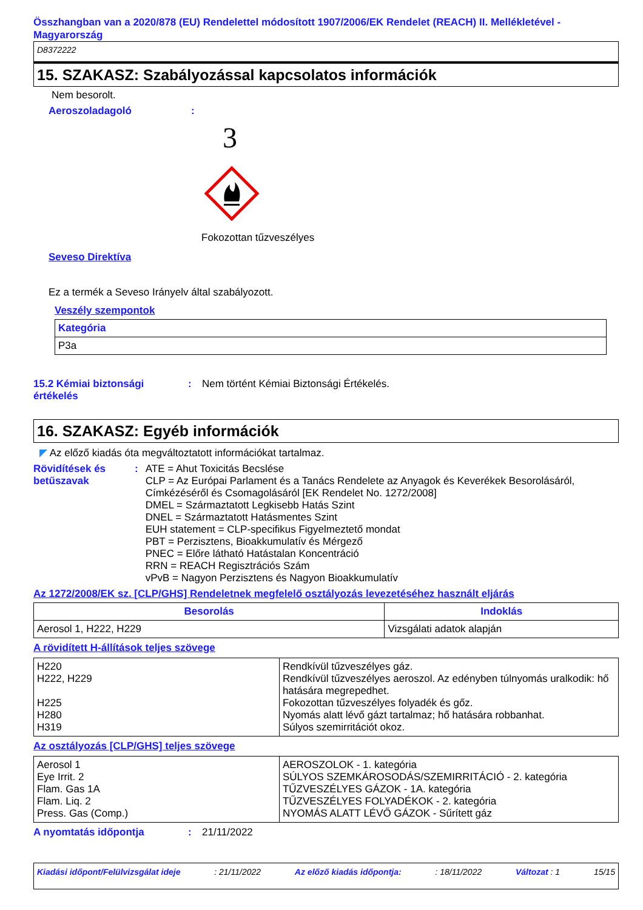Összhangban van a 2020/878 (EU) Rendelettel módosított 1907/2006/EK Rendelet (REACH) II. Mellékletével - Magyarország
D8372222
15. SZAKASZ: Szabályozással kapcsolatos információk
Nem besorolt.
Aeroszoladagoló:
3
Fokozottan tűzveszélyes
Seveso Direktíva
Ez a termék a Seveso Irányelv által szabályozott.
Veszély szempontok
| Kategória |
| --- |
| P3a |
15.2 Kémiai biztonsági értékelés: Nem történt Kémiai Biztonsági Értékelés.
16. SZAKASZ: Egyéb információk
◤ Az előző kiadás óta megváltoztatott információkat tartalmaz.
Rövidítések és betűszavak: ATE = Ahut Toxicitás Becslése
CLP = Az Európai Parlament és a Tanács Rendelete az Anyagok és Keverékek Besorolásáról, Címkézéséről és Csomagolásáról [EK Rendelet No. 1272/2008]
DMEL = Származtatott Legkisebb Hatás Szint
DNEL = Származtatott Hatásmentes Szint
EUH statement = CLP-specifikus Figyelmeztető mondat
PBT = Perzisztens, Bioakkumulatív és Mérgező
PNEC = Előre látható Hatástalan Koncentráció
RRN = REACH Regisztrációs Szám
vPvB = Nagyon Perzisztens és Nagyon Bioakkumulatív
Az 1272/2008/EK sz. [CLP/GHS] Rendeletnek megfelelő osztályozás levezetéséhez használt eljárás
| Besorolás | Indoklás |
| --- | --- |
| Aerosol 1, H222, H229 | Vizsgálati adatok alapján |
A rövidített H-állítások teljes szövege
| H220 H222, H229 H225 H280 H319 | Rendkívül tűzveszélyes gáz. Rendkívül tűzveszélyes aeroszol. Az edényben túlnyomás uralkodik: hő hatására megrepedhet. Fokozottan tűzveszélyes folyadék és gőz. Nyomás alatt lévő gázt tartalmaz; hő hatására robbanhat. Súlyos szemirritációt okoz. |
Az osztályozás [CLP/GHS] teljes szövege
| Aerosol 1 Eye Irrit. 2 Flam. Gas 1A Flam. Liq. 2 Press. Gas (Comp.) | AEROSZOLOK - 1. kategória SÚLYOS SZEMKÁROSODÁS/SZEMIRRITÁCIÓ - 2. kategória TŰZVESZÉLYES GÁZOK - 1A. kategória TŰZVESZÉLYES FOLYADÉKOK - 2. kategória NYOMÁS ALATT LÉVŐ GÁZOK - Sűrített gáz |
A nyomtatás időpontja: 21/11/2022
Kiadási időpont/Felülvizsgálat ideje: 21/11/2022 Az előző kiadás időpontja:: 18/11/2022 Változat : 1 15/15